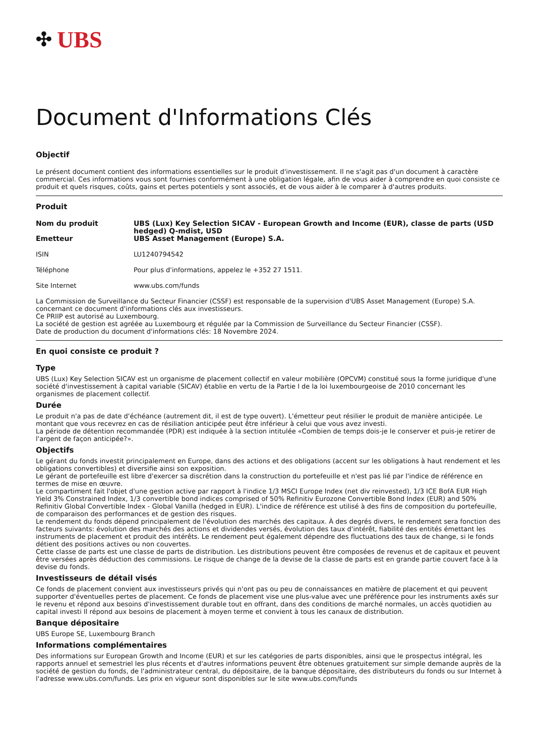✣ UBS
Document d'Informations Clés
Objectif
Le présent document contient des informations essentielles sur le produit d'investissement. Il ne s'agit pas d'un document à caractère commercial. Ces informations vous sont fournies conformément à une obligation légale, afin de vous aider à comprendre en quoi consiste ce produit et quels risques, coûts, gains et pertes potentiels y sont associés, et de vous aider à le comparer à d'autres produits.
Produit
Nom du produit UBS (Lux) Key Selection SICAV - European Growth and Income (EUR), classe de parts (USD hedged) Q-mdist, USD
Emetteur UBS Asset Management (Europe) S.A.
ISIN LU1240794542
Téléphone Pour plus d'informations, appelez le +352 27 1511.
Site Internet www.ubs.com/funds
La Commission de Surveillance du Secteur Financier (CSSF) est responsable de la supervision d'UBS Asset Management (Europe) S.A. concernant ce document d'informations clés aux investisseurs.
Ce PRIIP est autorisé au Luxembourg.
La société de gestion est agréée au Luxembourg et régulée par la Commission de Surveillance du Secteur Financier (CSSF).
Date de production du document d'informations clés: 18 Novembre 2024.
En quoi consiste ce produit ?
Type
UBS (Lux) Key Selection SICAV est un organisme de placement collectif en valeur mobilière (OPCVM) constitué sous la forme juridique d'une société d'investissement à capital variable (SICAV) établie en vertu de la Partie I de la loi luxembourgeoise de 2010 concernant les organismes de placement collectif.
Durée
Le produit n'a pas de date d'échéance (autrement dit, il est de type ouvert). L'émetteur peut résilier le produit de manière anticipée. Le montant que vous recevrez en cas de résiliation anticipée peut être inférieur à celui que vous avez investi.
La période de détention recommandée (PDR) est indiquée à la section intitulée «Combien de temps dois-je le conserver et puis-je retirer de l'argent de façon anticipée?».
Objectifs
Le gérant du fonds investit principalement en Europe, dans des actions et des obligations (accent sur les obligations à haut rendement et les obligations convertibles) et diversifie ainsi son exposition.
Le gérant de portefeuille est libre d'exercer sa discrétion dans la construction du portefeuille et n'est pas lié par l'indice de référence en termes de mise en œuvre.
Le compartiment fait l'objet d'une gestion active par rapport à l'indice 1/3 MSCI Europe Index (net div reinvested), 1/3 ICE BofA EUR High Yield 3% Constrained Index, 1/3 convertible bond indices comprised of 50% Refinitiv Eurozone Convertible Bond Index (EUR) and 50% Refinitiv Global Convertible Index - Global Vanilla (hedged in EUR). L'indice de référence est utilisé à des fins de composition du portefeuille, de comparaison des performances et de gestion des risques.
Le rendement du fonds dépend principalement de l'évolution des marchés des capitaux. À des degrés divers, le rendement sera fonction des facteurs suivants: évolution des marchés des actions et dividendes versés, évolution des taux d'intérêt, fiabilité des entités émettant les instruments de placement et produit des intérêts. Le rendement peut également dépendre des fluctuations des taux de change, si le fonds détient des positions actives ou non couvertes.
Cette classe de parts est une classe de parts de distribution. Les distributions peuvent être composées de revenus et de capitaux et peuvent être versées après déduction des commissions. Le risque de change de la devise de la classe de parts est en grande partie couvert face à la devise du fonds.
Investisseurs de détail visés
Ce fonds de placement convient aux investisseurs privés qui n'ont pas ou peu de connaissances en matière de placement et qui peuvent supporter d'éventuelles pertes de placement. Ce fonds de placement vise une plus-value avec une préférence pour les instruments axés sur le revenu et répond aux besoins d'investissement durable tout en offrant, dans des conditions de marché normales, un accès quotidien au capital investi Il répond aux besoins de placement à moyen terme et convient à tous les canaux de distribution.
Banque dépositaire
UBS Europe SE, Luxembourg Branch
Informations complémentaires
Des informations sur European Growth and Income (EUR) et sur les catégories de parts disponibles, ainsi que le prospectus intégral, les rapports annuel et semestriel les plus récents et d'autres informations peuvent être obtenues gratuitement sur simple demande auprès de la société de gestion du fonds, de l'administrateur central, du dépositaire, de la banque dépositaire, des distributeurs du fonds ou sur Internet à l'adresse www.ubs.com/funds. Les prix en vigueur sont disponibles sur le site www.ubs.com/funds